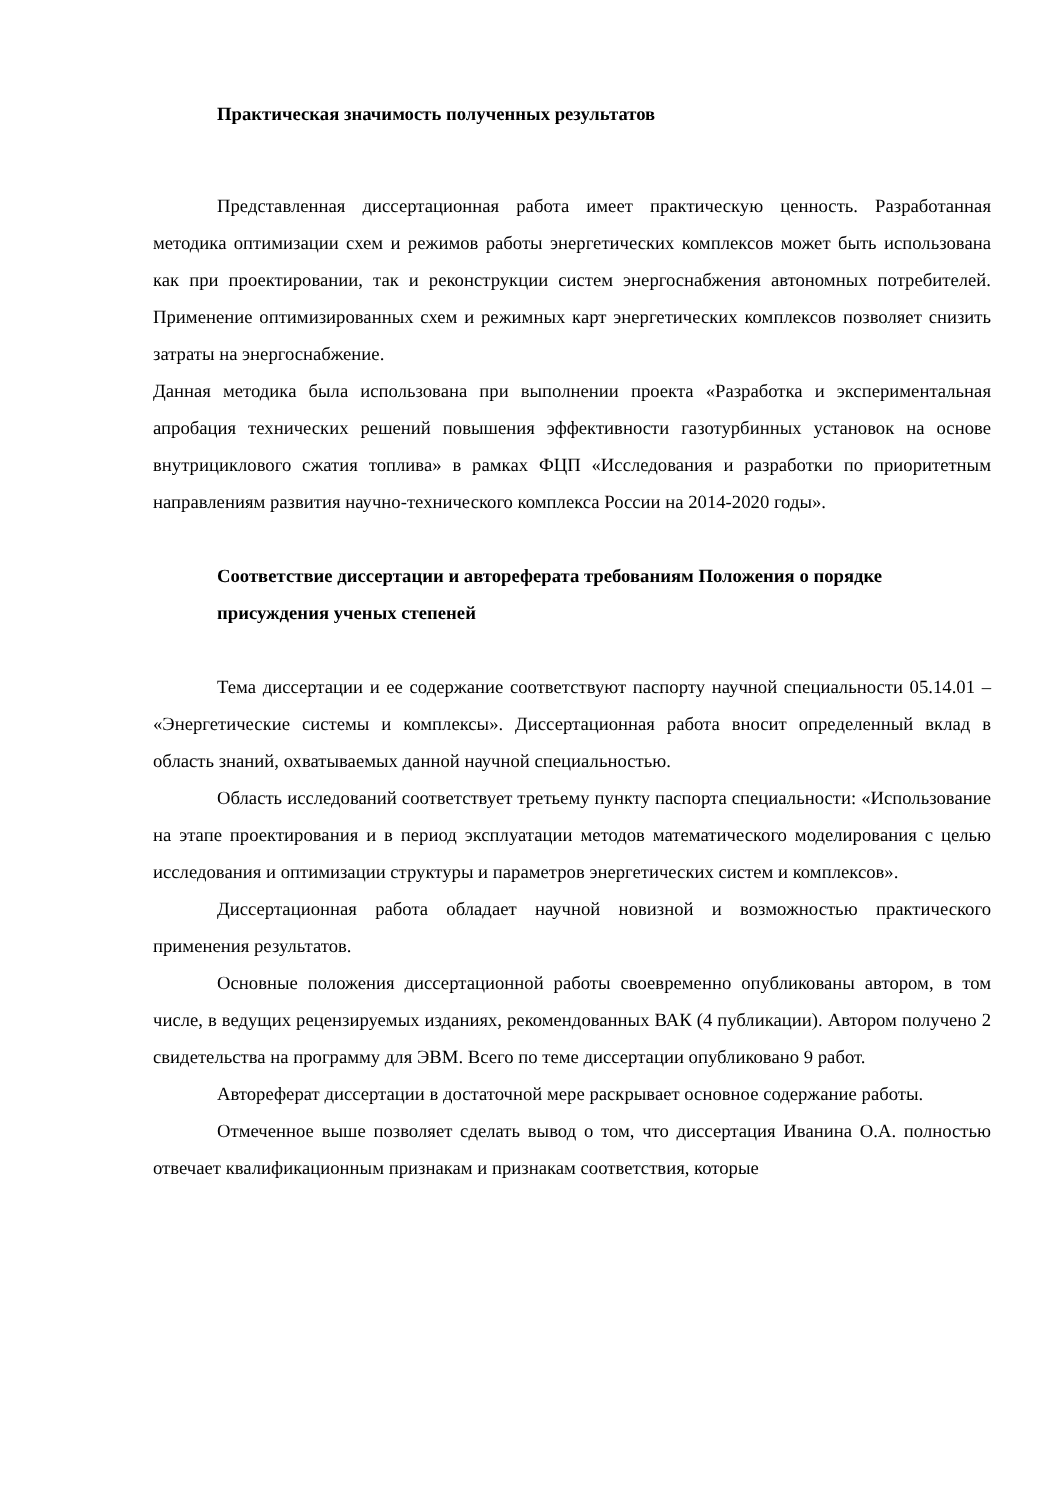Практическая значимость полученных результатов
Представленная диссертационная работа имеет практическую ценность. Разработанная методика оптимизации схем и режимов работы энергетических комплексов может быть использована как при проектировании, так и реконструкции систем энергоснабжения автономных потребителей. Применение оптимизированных схем и режимных карт энергетических комплексов позволяет снизить затраты на энергоснабжение.
Данная методика была использована при выполнении проекта «Разработка и экспериментальная апробация технических решений повышения эффективности газотурбинных установок на основе внутрициклового сжатия топлива» в рамках ФЦП «Исследования и разработки по приоритетным направлениям развития научно-технического комплекса России на 2014-2020 годы».
Соответствие диссертации и автореферата требованиям Положения о порядке присуждения ученых степеней
Тема диссертации и ее содержание соответствуют паспорту научной специальности 05.14.01 – «Энергетические системы и комплексы». Диссертационная работа вносит определенный вклад в область знаний, охватываемых данной научной специальностью.
Область исследований соответствует третьему пункту паспорта специальности: «Использование на этапе проектирования и в период эксплуатации методов математического моделирования с целью исследования и оптимизации структуры и параметров энергетических систем и комплексов».
Диссертационная работа обладает научной новизной и возможностью практического применения результатов.
Основные положения диссертационной работы своевременно опубликованы автором, в том числе, в ведущих рецензируемых изданиях, рекомендованных ВАК (4 публикации). Автором получено 2 свидетельства на программу для ЭВМ. Всего по теме диссертации опубликовано 9 работ.
Автореферат диссертации в достаточной мере раскрывает основное содержание работы.
Отмеченное выше позволяет сделать вывод о том, что диссертация Иванина О.А. полностью отвечает квалификационным признакам и признакам соответствия, которые